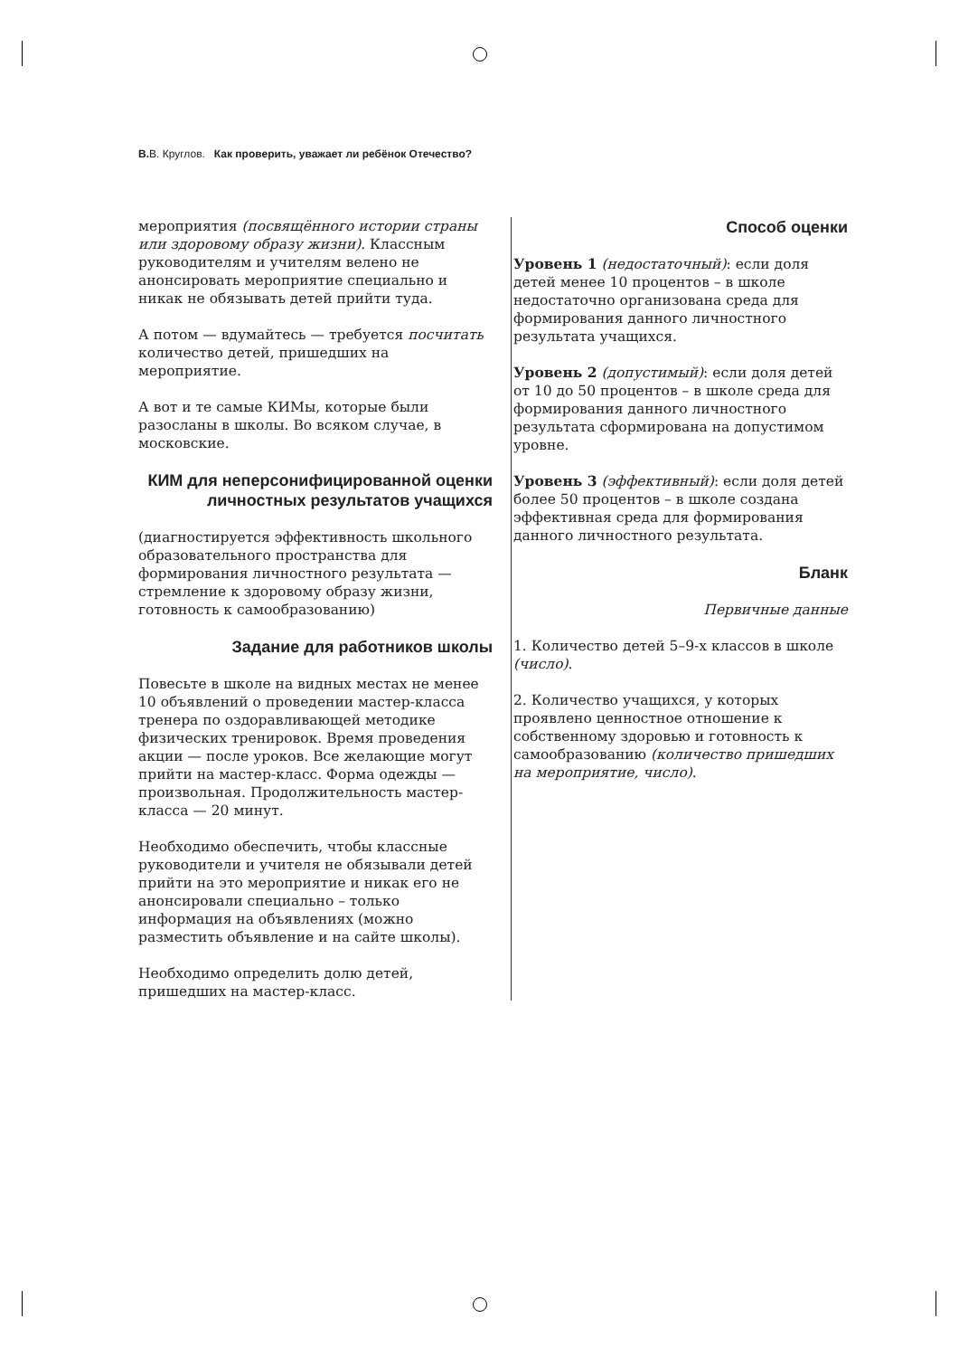В. В. Круглов. Как проверить, уважает ли ребёнок Отечество?
мероприятия (посвящённого истории страны или здоровому образу жизни). Классным руководителям и учителям велено не анонсировать мероприятие специально и никак не обязывать детей прийти туда.
А потом — вдумайтесь — требуется посчитать количество детей, пришедших на мероприятие.
А вот и те самые КИМы, которые были разосланы в школы. Во всяком случае, в московские.
КИМ для неперсонифицированной оценки личностных результатов учащихся
(диагностируется эффективность школьного образовательного пространства для формирования личностного результата — стремление к здоровому образу жизни, готовность к самообразованию)
Задание для работников школы
Повесьте в школе на видных местах не менее 10 объявлений о проведении мастер-класса тренера по оздоравливающей методике физических тренировок. Время проведения акции — после уроков. Все желающие могут прийти на мастер-класс. Форма одежды — произвольная. Продолжительность мастер-класса — 20 минут.
Необходимо обеспечить, чтобы классные руководители и учителя не обязывали детей прийти на это мероприятие и никак его не анонсировали специально – только информация на объявлениях (можно разместить объявление и на сайте школы).
Необходимо определить долю детей, пришедших на мастер-класс.
Способ оценки
Уровень 1 (недостаточный): если доля детей менее 10 процентов – в школе недостаточно организована среда для формирования данного личностного результата учащихся.
Уровень 2 (допустимый): если доля детей от 10 до 50 процентов – в школе среда для формирования данного личностного результата сформирована на допустимом уровне.
Уровень 3 (эффективный): если доля детей более 50 процентов – в школе создана эффективная среда для формирования данного личностного результата.
Бланк
Первичные данные
1. Количество детей 5–9-х классов в школе (число).
2. Количество учащихся, у которых проявлено ценностное отношение к собственному здоровью и готовность к самообразованию (количество пришедших на мероприятие, число).